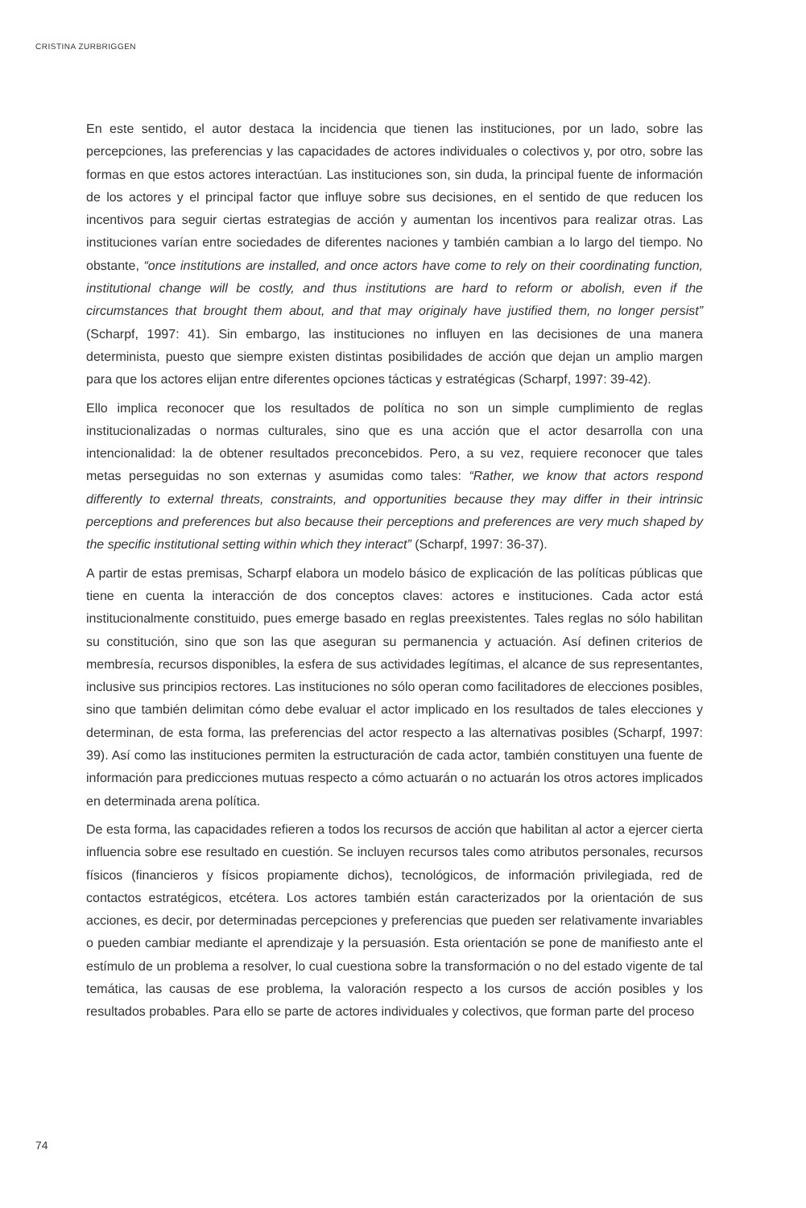CRISTINA ZURBRIGGEN
En este sentido, el autor destaca la incidencia que tienen las instituciones, por un lado, sobre las percepciones, las preferencias y las capacidades de actores individuales o colectivos y, por otro, sobre las formas en que estos actores interactúan. Las instituciones son, sin duda, la principal fuente de información de los actores y el principal factor que influye sobre sus decisiones, en el sentido de que reducen los incentivos para seguir ciertas estrategias de acción y aumentan los incentivos para realizar otras. Las instituciones varían entre sociedades de diferentes naciones y también cambian a lo largo del tiempo. No obstante, “once institutions are installed, and once actors have come to rely on their coordinating function, institutional change will be costly, and thus institutions are hard to reform or abolish, even if the circumstances that brought them about, and that may originaly have justified them, no longer persist” (Scharpf, 1997: 41). Sin embargo, las instituciones no influyen en las decisiones de una manera determinista, puesto que siempre existen distintas posibilidades de acción que dejan un amplio margen para que los actores elijan entre diferentes opciones tácticas y estratégicas (Scharpf, 1997: 39-42).
Ello implica reconocer que los resultados de política no son un simple cumplimiento de reglas institucionalizadas o normas culturales, sino que es una acción que el actor desarrolla con una intencionalidad: la de obtener resultados preconcebidos. Pero, a su vez, requiere reconocer que tales metas perseguidas no son externas y asumidas como tales: “Rather, we know that actors respond differently to external threats, constraints, and opportunities because they may differ in their intrinsic perceptions and preferences but also because their perceptions and preferences are very much shaped by the specific institutional setting within which they interact” (Scharpf, 1997: 36-37).
A partir de estas premisas, Scharpf elabora un modelo básico de explicación de las políticas públicas que tiene en cuenta la interacción de dos conceptos claves: actores e instituciones. Cada actor está institucionalmente constituido, pues emerge basado en reglas preexistentes. Tales reglas no sólo habilitan su constitución, sino que son las que aseguran su permanencia y actuación. Así definen criterios de membresía, recursos disponibles, la esfera de sus actividades legítimas, el alcance de sus representantes, inclusive sus principios rectores. Las instituciones no sólo operan como facilitadores de elecciones posibles, sino que también delimitan cómo debe evaluar el actor implicado en los resultados de tales elecciones y determinan, de esta forma, las preferencias del actor respecto a las alternativas posibles (Scharpf, 1997: 39). Así como las instituciones permiten la estructuración de cada actor, también constituyen una fuente de información para predicciones mutuas respecto a cómo actuarán o no actuarán los otros actores implicados en determinada arena política.
De esta forma, las capacidades refieren a todos los recursos de acción que habilitan al actor a ejercer cierta influencia sobre ese resultado en cuestión. Se incluyen recursos tales como atributos personales, recursos físicos (financieros y físicos propiamente dichos), tecnológicos, de información privilegiada, red de contactos estratégicos, etcétera. Los actores también están caracterizados por la orientación de sus acciones, es decir, por determinadas percepciones y preferencias que pueden ser relativamente invariables o pueden cambiar mediante el aprendizaje y la persuasión. Esta orientación se pone de manifiesto ante el estímulo de un problema a resolver, lo cual cuestiona sobre la transformación o no del estado vigente de tal temática, las causas de ese problema, la valoración respecto a los cursos de acción posibles y los resultados probables. Para ello se parte de actores individuales y colectivos, que forman parte del proceso
74